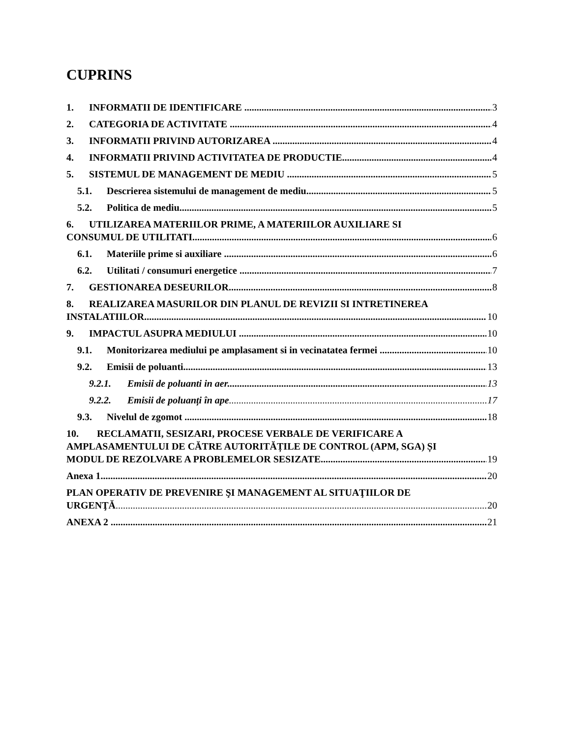CUPRINS
1. INFORMATII DE IDENTIFICARE 3
2. CATEGORIA DE ACTIVITATE 4
3. INFORMATII PRIVIND AUTORIZAREA 4
4. INFORMATII PRIVIND ACTIVITATEA DE PRODUCTIE 4
5. SISTEMUL DE MANAGEMENT DE MEDIU 5
5.1. Descrierea sistemului de management de mediu 5
5.2. Politica de mediu 5
6. UTILIZAREA MATERIILOR PRIME, A MATERIILOR AUXILIARE SI
CONSUMUL DE UTILITATI 6
6.1. Materiile prime si auxiliare 6
6.2. Utilitati / consumuri energetice 7
7. GESTIONAREA DESEURILOR 8
8. REALIZAREA MASURILOR DIN PLANUL DE REVIZII SI INTRETINEREA
INSTALATIILOR 10
9. IMPACTUL ASUPRA MEDIULUI 10
9.1. Monitorizarea mediului pe amplasament si in vecinatatea fermei 10
9.2. Emisii de poluanti 13
9.2.1. Emisii de poluanti in aer 13
9.2.2. Emisii de poluanți în ape 17
9.3. Nivelul de zgomot 18
10. RECLAMATII, SESIZARI, PROCESE VERBALE DE VERIFICARE A
AMPLASAMENTULUI DE CĂTRE AUTORITĂȚILE DE CONTROL (APM, SGA) ȘI
MODUL DE REZOLVARE A PROBLEMELOR SESIZATE 19
Anexa 1 20
PLAN OPERATIV DE PREVENIRE ŞI MANAGEMENT AL SITUAŢIILOR DE
URGENŢĂ 20
ANEXA 2 21